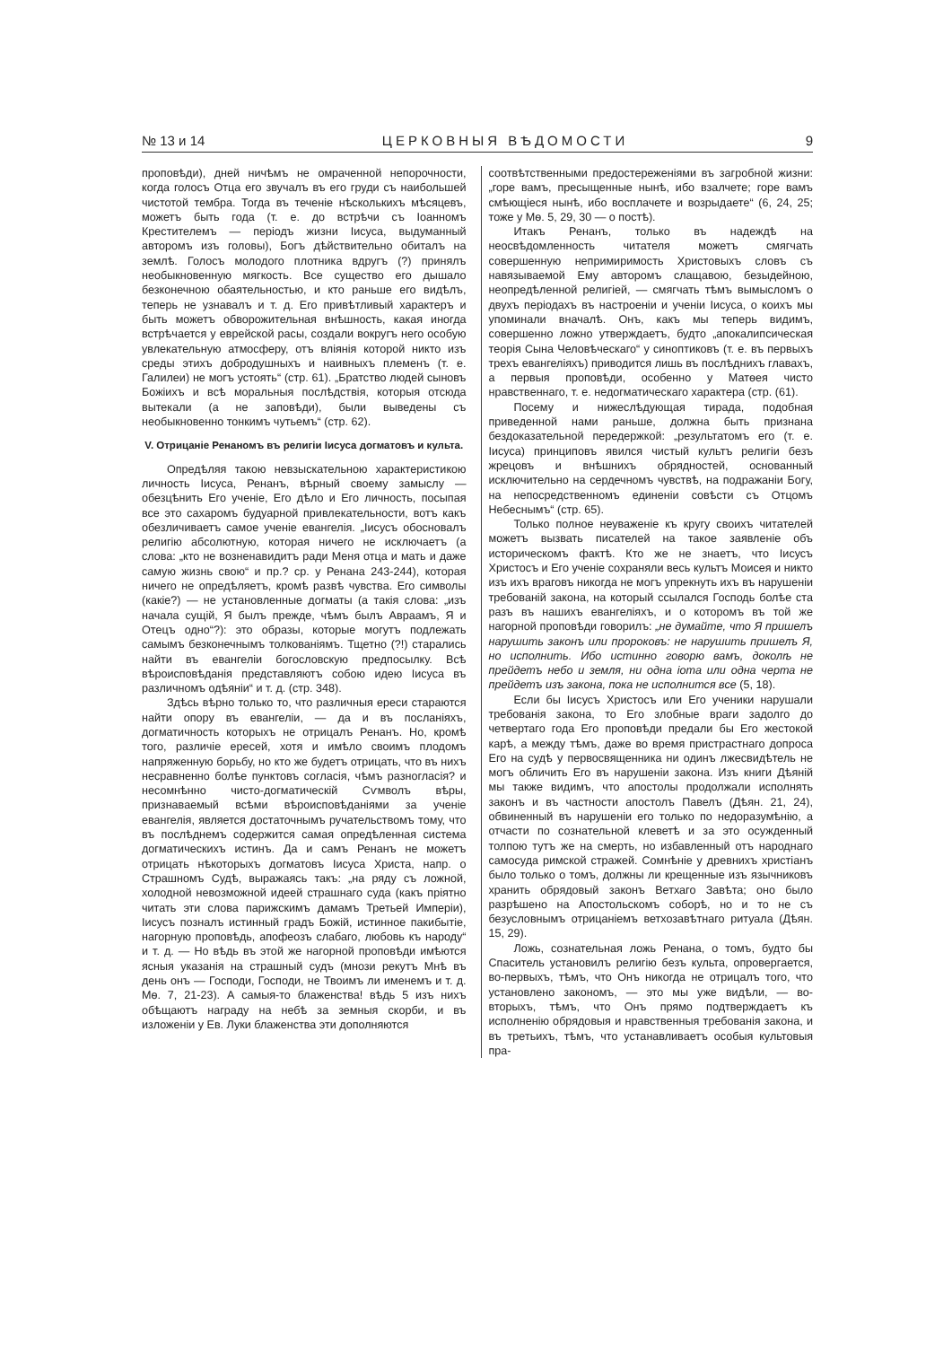№ 13 и 14 ЦЕРКОВНЫЯ ВѢДОМОСТИ 9
проповѣди), дней ничѣмъ не омраченной непорочности, когда голосъ Отца его звучалъ въ его груди съ наибольшей чистотой тембра. Тогда въ теченіе нѣсколькихъ мѣсяцевъ, можетъ быть года (т. е. до встрѣчи съ Іоанномъ Крестителемъ — періодъ жизни Іисуса, выдуманный авторомъ изъ головы), Богъ дѣйствительно обиталъ на землѣ. Голосъ молодого плотника вдругъ (?) принялъ необыкновенную мягкость. Все существо его дышало безконечною обаятельностью, и кто раньше его видѣлъ, теперь не узнавалъ и т. д. Его привѣтливый характеръ и быть можетъ обворожительная внѣшность, какая иногда встрѣчается у еврейской расы, создали вокругъ него особую увлекательную атмосферу, отъ вліянія которой никто изъ среды этихъ добродушныхъ и наивныхъ племенъ (т. е. Галилеи) не могъ устоять“ (стр. 61). „Братство людей сыновъ Божіихъ и всѣ моральныя послѣдствія, которыя отсюда вытекали (а не заповѣди), были выведены съ необыкновенно тонкимъ чутьемъ“ (стр. 62).
V. Отрицаніе Ренаномъ въ религіи Іисуса догматовъ и культа.
Опредѣляя такою невзыскательною характеристикою личность Іисуса, Ренанъ, вѣрный своему замыслу — обезцѣнить Его ученіе, Его дѣло и Его личность, посыпая все это сахаромъ будуарной привлекательности, вотъ какъ обезличиваетъ самое ученіе евангелія. „Іисусъ обосновалъ религію абсолютную, которая ничего не исключаетъ (а слова: „кто не возненавидитъ ради Меня отца и мать и даже самую жизнь свою“ и пр.? ср. у Ренана 243-244), которая ничего не опредѣляетъ, кромѣ развѣ чувства. Его символы (какіе?) — не установленные догматы (а такія слова: „изъ начала сущій, Я былъ прежде, чѣмъ былъ Авраамъ, Я и Отецъ одно“?): это образы, которые могутъ подлежать самымъ безконечнымъ толкованіямъ. Тщетно (?!) старались найти въ евангеліи богословскую предпосылку. Всѣ вѣроисповѣданія представляютъ собою идею Іисуса въ различномъ одѣяніи“ и т. д. (стр. 348).
Здѣсь вѣрно только то, что различныя ереси стараются найти опору въ евангеліи, — да и въ посланіяхъ, догматичность которыхъ не отрицалъ Ренанъ. Но, кромѣ того, различіе ересей, хотя и имѣло своимъ плодомъ напряженную борьбу, но кто же будетъ отрицать, что въ нихъ несравненно болѣе пунктовъ согласія, чѣмъ разногласія? и несомнѣнно чисто-догматическій Сѵмволъ вѣры, признаваемый всѣми вѣроисповѣданіями за ученіе евангелія, является достаточнымъ ручательствомъ тому, что въ послѣднемъ содержится самая опредѣленная система догматическихъ истинъ. Да и самъ Ренанъ не можетъ отрицать нѣкоторыхъ догматовъ Іисуса Христа, напр. о Страшномъ Судѣ, выражаясь такъ: „на ряду съ ложной, холодной невозможной идеей страшнаго суда (какъ пріятно читать эти слова парижскимъ дамамъ Третьей Имперіи), Іисусъ позналъ истинный градъ Божій, истинное пакибытіе, нагорную проповѣдь, апофеозъ слабаго, любовь къ народу“ и т. д. — Но вѣдь въ этой же нагорной проповѣди имѣются ясныя указанія на страшный судъ (мнози рекутъ Мнѣ въ день онъ — Господи, Господи, не Твоимъ ли именемъ и т. д. Мѳ. 7, 21-23). А самыя-то блаженства! вѣдь 5 изъ нихъ обѣщаютъ награду на небѣ за земныя скорби, и въ изложеніи у Ев. Луки блаженства эти дополняются
соотвѣтственными предостереженіями въ загробной жизни: „горе вамъ, пресыщенные нынѣ, ибо взалчете; горе вамъ смѣющіеся нынѣ, ибо восплачете и возрыдаете“ (6, 24, 25; тоже у Мѳ. 5, 29, 30 — о постѣ).
Итакъ Ренанъ, только въ надеждѣ на неосвѣдомленность читателя можетъ смягчать совершенную непримиримость Христовыхъ словъ съ навязываемой Ему авторомъ слащавою, безыдейною, неопредѣленной религіей, — смягчать тѣмъ вымысломъ о двухъ періодахъ въ настроеніи и ученіи Іисуса, о коихъ мы упоминали вначалѣ. Онъ, какъ мы теперь видимъ, совершенно ложно утверждаетъ, будто „апокалипсическая теорія Сына Человѣческаго“ у синоптиковъ (т. е. въ первыхъ трехъ евангеліяхъ) приводится лишь въ послѣднихъ главахъ, а первыя проповѣди, особенно у Матѳея чисто нравственнаго, т. е. недогматическаго характера (стр. (61).
Посему и нижеслѣдующая тирада, подобная приведенной нами раньше, должна быть признана бездоказательной передержкой: „результатомъ его (т. е. Іисуса) принциповъ явился чистый культъ религіи безъ жрецовъ и внѣшнихъ обрядностей, основанный исключительно на сердечномъ чувствѣ, на подражаніи Богу, на непосредственномъ единеніи совѣсти съ Отцомъ Небеснымъ“ (стр. 65).
Только полное неуваженіе къ кругу своихъ читателей можетъ вызвать писателей на такое заявленіе объ историческомъ фактѣ. Кто же не знаетъ, что Іисусъ Христосъ и Его ученіе сохраняли весь культъ Моисея и никто изъ ихъ враговъ никогда не могъ упрекнуть ихъ въ нарушеніи требованій закона, на который ссылался Господь болѣе ста разъ въ нашихъ евангеліяхъ, и о которомъ въ той же нагорной проповѣди говорилъ: „не думайте, что Я пришелъ нарушить законъ или пророковъ: не нарушить пришелъ Я, но исполнить. Ибо истинно говорю вамъ, доколѣ не прейдетъ небо и земля, ни одна іота или одна черта не прейдетъ изъ закона, пока не исполнится все (5, 18).
Если бы Іисусъ Христосъ или Его ученики нарушали требованія закона, то Его злобные враги задолго до четвертаго года Его проповѣди предали бы Его жестокой карѣ, а между тѣмъ, даже во время пристрастнаго допроса Его на судѣ у первосвященника ни одинъ лжесвидѣтель не могъ обличить Его въ нарушеніи закона. Изъ книги Дѣяній мы также видимъ, что апостолы продолжали исполнять законъ и въ частности апостолъ Павелъ (Дѣян. 21, 24), обвиненный въ нарушеніи его только по недоразумѣнію, а отчасти по сознательной клеветѣ и за это осужденный толпою тутъ же на смерть, но избавленный отъ народнаго самосуда римской стражей. Сомнѣніе у древнихъ христіанъ было только о томъ, должны ли крещенные изъ язычниковъ хранить обрядовый законъ Ветхаго Завѣта; оно было разрѣшено на Апостольскомъ соборѣ, но и то не съ безусловнымъ отрицаніемъ ветхозавѣтнаго ритуала (Дѣян. 15, 29).
Ложь, сознательная ложь Ренана, о томъ, будто бы Спаситель установилъ религію безъ культа, опровергается, во-первыхъ, тѣмъ, что Онъ никогда не отрицалъ того, что установлено закономъ, — это мы уже видѣли, — во-вторыхъ, тѣмъ, что Онъ прямо подтверждаетъ къ исполненію обрядовыя и нравственныя требованія закона, и въ третьихъ, тѣмъ, что устанавливаетъ особыя культовыя пра-